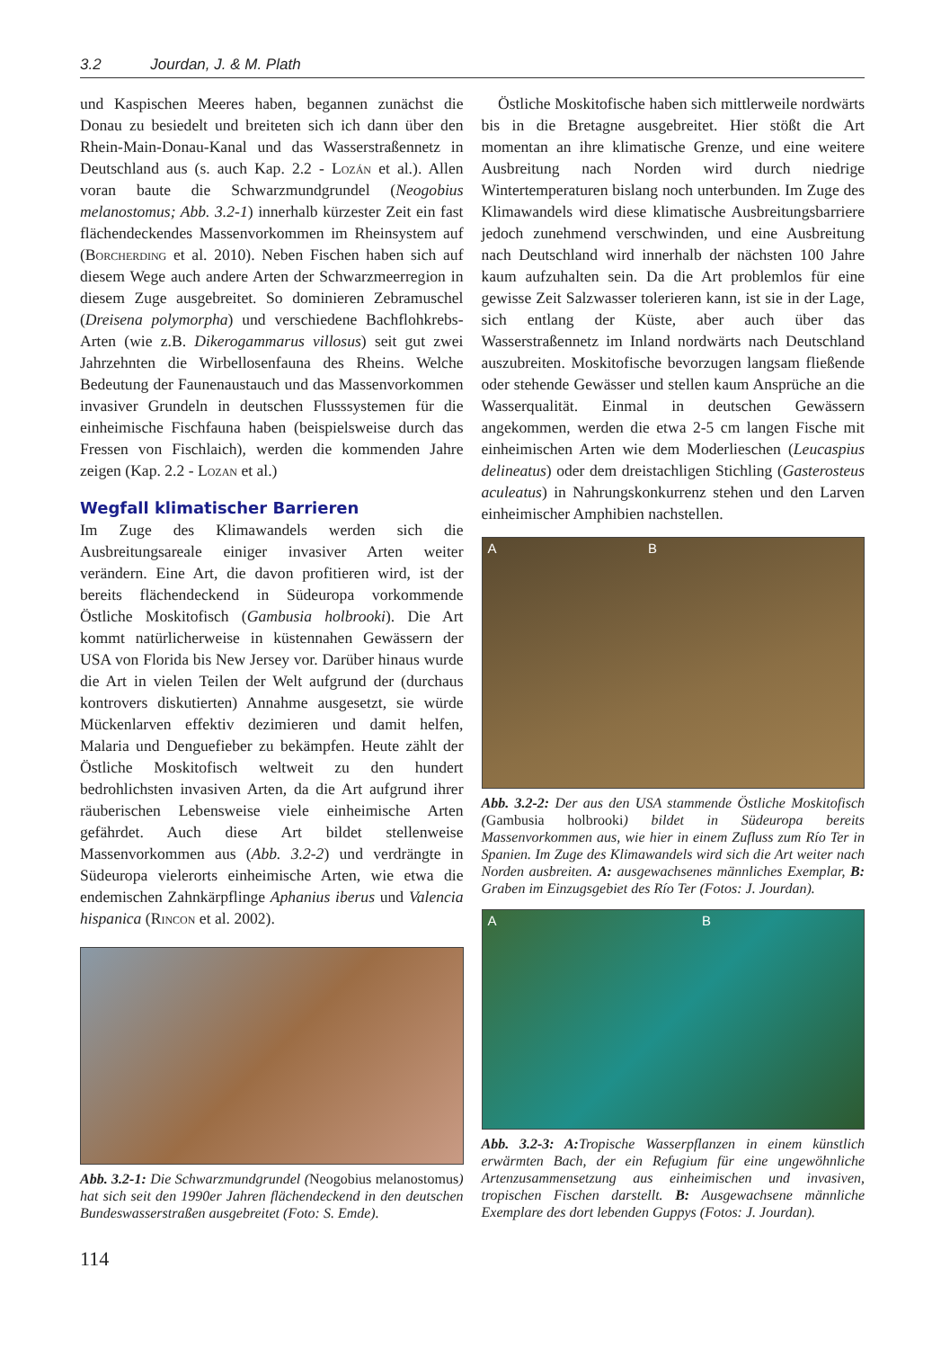3.2 Jourdan, J. & M. Plath
und Kaspischen Meeres haben, begannen zunächst die Donau zu besiedelt und breiteten sich ich dann über den Rhein-Main-Donau-Kanal und das Wasserstraßennetz in Deutschland aus (s. auch Kap. 2.2 - Lozán et al.). Allen voran baute die Schwarzmundgrundel (Neogobius melanostomus; Abb. 3.2-1) innerhalb kürzester Zeit ein fast flächendeckendes Massenvorkommen im Rheinsystem auf (Borcherding et al. 2010). Neben Fischen haben sich auf diesem Wege auch andere Arten der Schwarzmeerregion in diesem Zuge ausgebreitet. So dominieren Zebramuschel (Dreisena polymorpha) und verschiedene Bachflohkrebs-Arten (wie z.B. Dikerogammarus villosus) seit gut zwei Jahrzehnten die Wirbellosenfauna des Rheins. Welche Bedeutung der Faunenaustauch und das Massenvorkommen invasiver Grundeln in deutschen Flusssystemen für die einheimische Fischfauna haben (beispielsweise durch das Fressen von Fischlaich), werden die kommenden Jahre zeigen (Kap. 2.2 - Lozan et al.)
Wegfall klimatischer Barrieren
Im Zuge des Klimawandels werden sich die Ausbreitungsareale einiger invasiver Arten weiter verändern. Eine Art, die davon profitieren wird, ist der bereits flächendeckend in Südeuropa vorkommende Östliche Moskitofisch (Gambusia holbrooki). Die Art kommt natürlicherweise in küstennahen Gewässern der USA von Florida bis New Jersey vor. Darüber hinaus wurde die Art in vielen Teilen der Welt aufgrund der (durchaus kontrovers diskutierten) Annahme ausgesetzt, sie würde Mückenlarven effektiv dezimieren und damit helfen, Malaria und Denguefieber zu bekämpfen. Heute zählt der Östliche Moskitofisch weltweit zu den hundert bedrohlichsten invasiven Arten, da die Art aufgrund ihrer räuberischen Lebensweise viele einheimische Arten gefährdet. Auch diese Art bildet stellenweise Massenvorkommen aus (Abb. 3.2-2) und verdrängte in Südeuropa vielerorts einheimische Arten, wie etwa die endemischen Zahnkärpflinge Aphanius iberus und Valencia hispanica (Rincon et al. 2002).
Abb. 3.2-1: Die Schwarzmundgrundel (Neogobius melanostomus) hat sich seit den 1990er Jahren flächendeckend in den deutschen Bundeswasserstraßen ausgebreitet (Foto: S. Emde).
114
Östliche Moskitofische haben sich mittlerweile nordwärts bis in die Bretagne ausgebreitet. Hier stößt die Art momentan an ihre klimatische Grenze, und eine weitere Ausbreitung nach Norden wird durch niedrige Wintertemperaturen bislang noch unterbunden. Im Zuge des Klimawandels wird diese klimatische Ausbreitungsbarriere jedoch zunehmend verschwinden, und eine Ausbreitung nach Deutschland wird innerhalb der nächsten 100 Jahre kaum aufzuhalten sein. Da die Art problemlos für eine gewisse Zeit Salzwasser tolerieren kann, ist sie in der Lage, sich entlang der Küste, aber auch über das Wasserstraßennetz im Inland nordwärts nach Deutschland auszubreiten. Moskitofische bevorzugen langsam fließende oder stehende Gewässer und stellen kaum Ansprüche an die Wasserqualität. Einmal in deutschen Gewässern angekommen, werden die etwa 2-5 cm langen Fische mit einheimischen Arten wie dem Moderlieschen (Leucaspius delineatus) oder dem dreistachligen Stichling (Gasterosteus aculeatus) in Nahrungskonkurrenz stehen und den Larven einheimischer Amphibien nachstellen.
A B
Abb. 3.2-2: Der aus den USA stammende Östliche Moskitofisch (Gambusia holbrooki) bildet in Südeuropa bereits Massenvorkommen aus, wie hier in einem Zufluss zum Río Ter in Spanien. Im Zuge des Klimawandels wird sich die Art weiter nach Norden ausbreiten. A: ausgewachsenes männliches Exemplar, B: Graben im Einzugsgebiet des Río Ter (Fotos: J. Jourdan).
A B
Abb. 3.2-3: A: Tropische Wasserpflanzen in einem künstlich erwärmten Bach, der ein Refugium für eine ungewöhnliche Artenzusammensetzung aus einheimischen und invasiven, tropischen Fischen darstellt. B: Ausgewachsene männliche Exemplare des dort lebenden Guppys (Fotos: J. Jourdan).